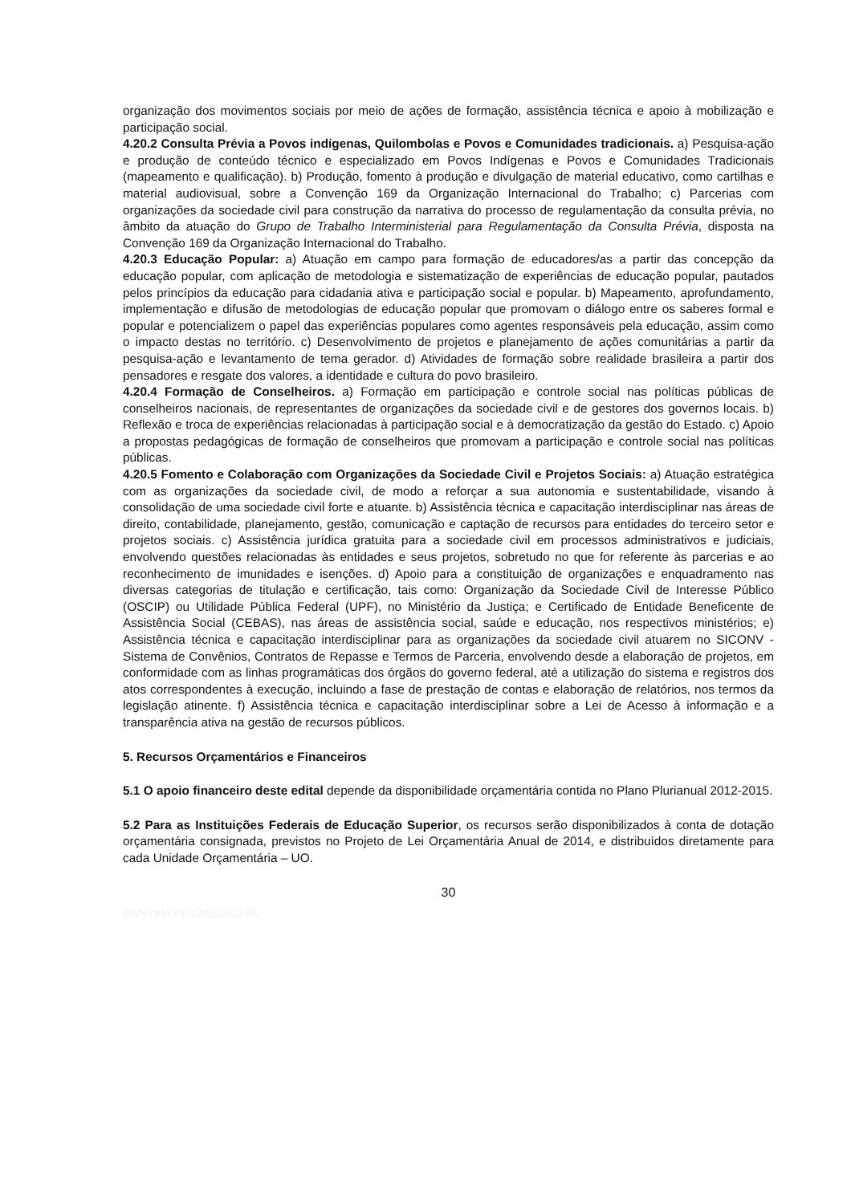organização dos movimentos sociais por meio de ações de formação, assistência técnica e apoio à mobilização e participação social.
4.20.2 Consulta Prévia a Povos indígenas, Quilombolas e Povos e Comunidades tradicionais. a) Pesquisa-ação e produção de conteúdo técnico e especializado em Povos Indígenas e Povos e Comunidades Tradicionais (mapeamento e qualificação). b) Produção, fomento à produção e divulgação de material educativo, como cartilhas e material audiovisual, sobre a Convenção 169 da Organização Internacional do Trabalho; c) Parcerias com organizações da sociedade civil para construção da narrativa do processo de regulamentação da consulta prévia, no âmbito da atuação do Grupo de Trabalho Interministerial para Regulamentação da Consulta Prévia, disposta na Convenção 169 da Organização Internacional do Trabalho.
4.20.3 Educação Popular: a) Atuação em campo para formação de educadores/as a partir das concepção da educação popular, com aplicação de metodologia e sistematização de experiências de educação popular, pautados pelos princípios da educação para cidadania ativa e participação social e popular. b) Mapeamento, aprofundamento, implementação e difusão de metodologias de educação popular que promovam o diálogo entre os saberes formal e popular e potencializem o papel das experiências populares como agentes responsáveis pela educação, assim como o impacto destas no território. c) Desenvolvimento de projetos e planejamento de ações comunitárias a partir da pesquisa-ação e levantamento de tema gerador. d) Atividades de formação sobre realidade brasileira a partir dos pensadores e resgate dos valores, a identidade e cultura do povo brasileiro.
4.20.4 Formação de Conselheiros. a) Formação em participação e controle social nas políticas públicas de conselheiros nacionais, de representantes de organizações da sociedade civil e de gestores dos governos locais. b) Reflexão e troca de experiências relacionadas à participação social e à democratização da gestão do Estado. c) Apoio a propostas pedagógicas de formação de conselheiros que promovam a participação e controle social nas políticas públicas.
4.20.5 Fomento e Colaboração com Organizações da Sociedade Civil e Projetos Sociais: a) Atuação estratégica com as organizações da sociedade civil, de modo a reforçar a sua autonomia e sustentabilidade, visando à consolidação de uma sociedade civil forte e atuante. b) Assistência técnica e capacitação interdisciplinar nas áreas de direito, contabilidade, planejamento, gestão, comunicação e captação de recursos para entidades do terceiro setor e projetos sociais. c) Assistência jurídica gratuita para a sociedade civil em processos administrativos e judiciais, envolvendo questões relacionadas às entidades e seus projetos, sobretudo no que for referente às parcerias e ao reconhecimento de imunidades e isenções. d) Apoio para a constituição de organizações e enquadramento nas diversas categorias de titulação e certificação, tais como: Organização da Sociedade Civil de Interesse Público (OSCIP) ou Utilidade Pública Federal (UPF), no Ministério da Justiça; e Certificado de Entidade Beneficente de Assistência Social (CEBAS), nas áreas de assistência social, saúde e educação, nos respectivos ministérios; e) Assistência técnica e capacitação interdisciplinar para as organizações da sociedade civil atuarem no SICONV - Sistema de Convênios, Contratos de Repasse e Termos de Parceria, envolvendo desde a elaboração de projetos, em conformidade com as linhas programáticas dos órgãos do governo federal, até a utilização do sistema e registros dos atos correspondentes à execução, incluindo a fase de prestação de contas e elaboração de relatórios, nos termos da legislação atinente. f) Assistência técnica e capacitação interdisciplinar sobre a Lei de Acesso à informação e a transparência ativa na gestão de recursos públicos.
5. Recursos Orçamentários e Financeiros
5.1 O apoio financeiro deste edital depende da disponibilidade orçamentária contida no Plano Plurianual 2012-2015.
5.2 Para as Instituições Federais de Educação Superior, os recursos serão disponibilizados à conta de dotação orçamentária consignada, previstos no Projeto de Lei Orçamentária Anual de 2014, e distribuídos diretamente para cada Unidade Orçamentária – UO.
30
Elaborado em 17/12/2012 ML